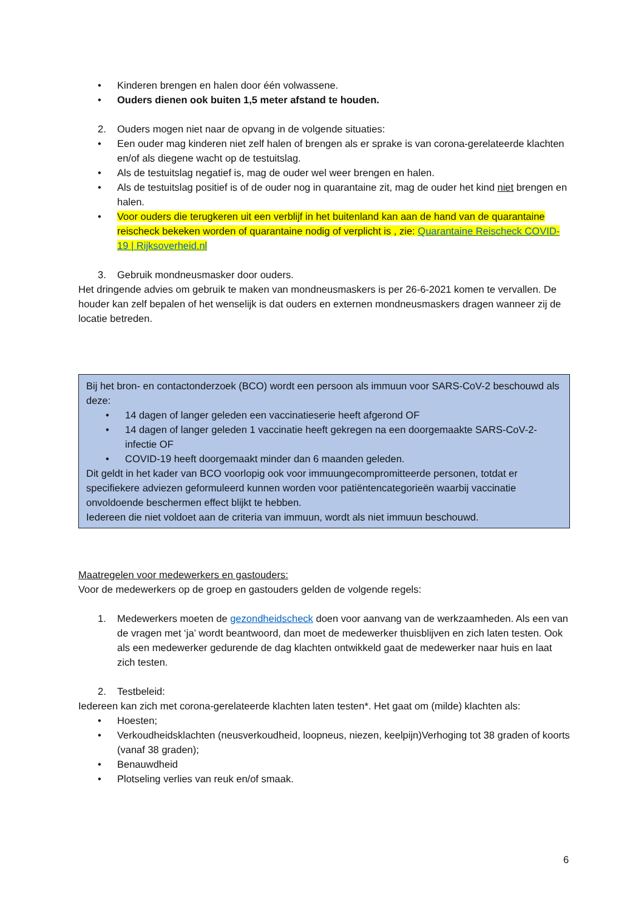• Kinderen brengen en halen door één volwassene.
• Ouders dienen ook buiten 1,5 meter afstand te houden.
2. Ouders mogen niet naar de opvang in de volgende situaties:
• Een ouder mag kinderen niet zelf halen of brengen als er sprake is van corona-gerelateerde klachten en/of als diegene wacht op de testuitslag.
• Als de testuitslag negatief is, mag de ouder wel weer brengen en halen.
• Als de testuitslag positief is of de ouder nog in quarantaine zit, mag de ouder het kind niet brengen en halen.
• Voor ouders die terugkeren uit een verblijf in het buitenland kan aan de hand van de quarantaine reischeck bekeken worden of quarantaine nodig of verplicht is , zie: Quarantaine Reischeck COVID-19 | Rijksoverheid.nl
3. Gebruik mondneusmasker door ouders.
Het dringende advies om gebruik te maken van mondneusmaskers is per 26-6-2021 komen te vervallen. De houder kan zelf bepalen of het wenselijk is dat ouders en externen mondneusmaskers dragen wanneer zij de locatie betreden.
Bij het bron- en contactonderzoek (BCO) wordt een persoon als immuun voor SARS-CoV-2 beschouwd als deze:
• 14 dagen of langer geleden een vaccinatieserie heeft afgerond OF
• 14 dagen of langer geleden 1 vaccinatie heeft gekregen na een doorgemaakte SARS-CoV-2-infectie OF
• COVID-19 heeft doorgemaakt minder dan 6 maanden geleden.
Dit geldt in het kader van BCO voorlopig ook voor immuungecompromitteerde personen, totdat er specifiekere adviezen geformuleerd kunnen worden voor patiëntencategorieën waarbij vaccinatie onvoldoende beschermen effect blijkt te hebben.
Iedereen die niet voldoet aan de criteria van immuun, wordt als niet immuun beschouwd.
Maatregelen voor medewerkers en gastouders:
Voor de medewerkers op de groep en gastouders gelden de volgende regels:
1. Medewerkers moeten de gezondheidscheck doen voor aanvang van de werkzaamheden. Als een van de vragen met ‘ja’ wordt beantwoord, dan moet de medewerker thuisblijven en zich laten testen. Ook als een medewerker gedurende de dag klachten ontwikkeld gaat de medewerker naar huis en laat zich testen.
2. Testbeleid:
Iedereen kan zich met corona-gerelateerde klachten laten testen*. Het gaat om (milde) klachten als:
• Hoesten;
• Verkoudheidsklachten (neusverkoudheid, loopneus, niezen, keelpijn)Verhoging tot 38 graden of koorts (vanaf 38 graden);
• Benauwdheid
• Plotseling verlies van reuk en/of smaak.
6